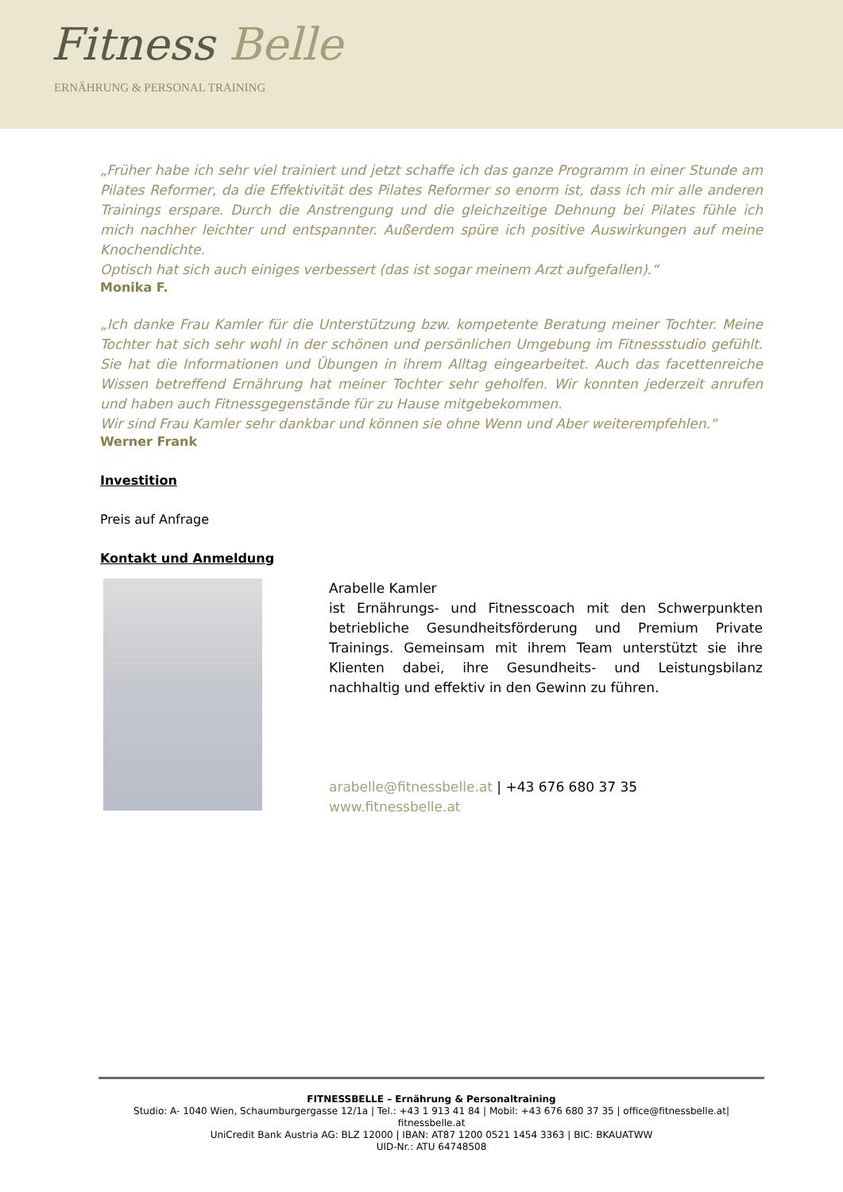Fitness Belle
ERNÄHRUNG & PERSONAL TRAINING
„Früher habe ich sehr viel trainiert und jetzt schaffe ich das ganze Programm in einer Stunde am Pilates Reformer, da die Effektivität des Pilates Reformer so enorm ist, dass ich mir alle anderen Trainings erspare. Durch die Anstrengung und die gleichzeitige Dehnung bei Pilates fühle ich mich nachher leichter und entspannter. Außerdem spüre ich positive Auswirkungen auf meine Knochendichte.
Optisch hat sich auch einiges verbessert (das ist sogar meinem Arzt aufgefallen).“
Monika F.
„Ich danke Frau Kamler für die Unterstützung bzw. kompetente Beratung meiner Tochter. Meine Tochter hat sich sehr wohl in der schönen und persönlichen Umgebung im Fitnessstudio gefühlt. Sie hat die Informationen und Übungen in ihrem Alltag eingearbeitet. Auch das facettenreiche Wissen betreffend Ernährung hat meiner Tochter sehr geholfen. Wir konnten jederzeit anrufen und haben auch Fitnessgegenstände für zu Hause mitgebekommen.
Wir sind Frau Kamler sehr dankbar und können sie ohne Wenn und Aber weiterempfehlen.“
Werner Frank
Investition
Preis auf Anfrage
Kontakt und Anmeldung
Arabelle Kamler
ist Ernährungs- und Fitnesscoach mit den Schwerpunkten betriebliche Gesundheitsförderung und Premium Private Trainings. Gemeinsam mit ihrem Team unterstützt sie ihre Klienten dabei, ihre Gesundheits- und Leistungsbilanz nachhaltig und effektiv in den Gewinn zu führen.
arabelle@fitnessbelle.at | +43 676 680 37 35
www.fitnessbelle.at
FITNESSBELLE – Ernährung & Personaltraining
Studio: A- 1040 Wien, Schaumburgergasse 12/1a | Tel.: +43 1 913 41 84 | Mobil: +43 676 680 37 35 | office@fitnessbelle.at| fitnessbelle.at
UniCredit Bank Austria AG: BLZ 12000 | IBAN: AT87 1200 0521 1454 3363 | BIC: BKAUATWW
UID-Nr.: ATU 64748508